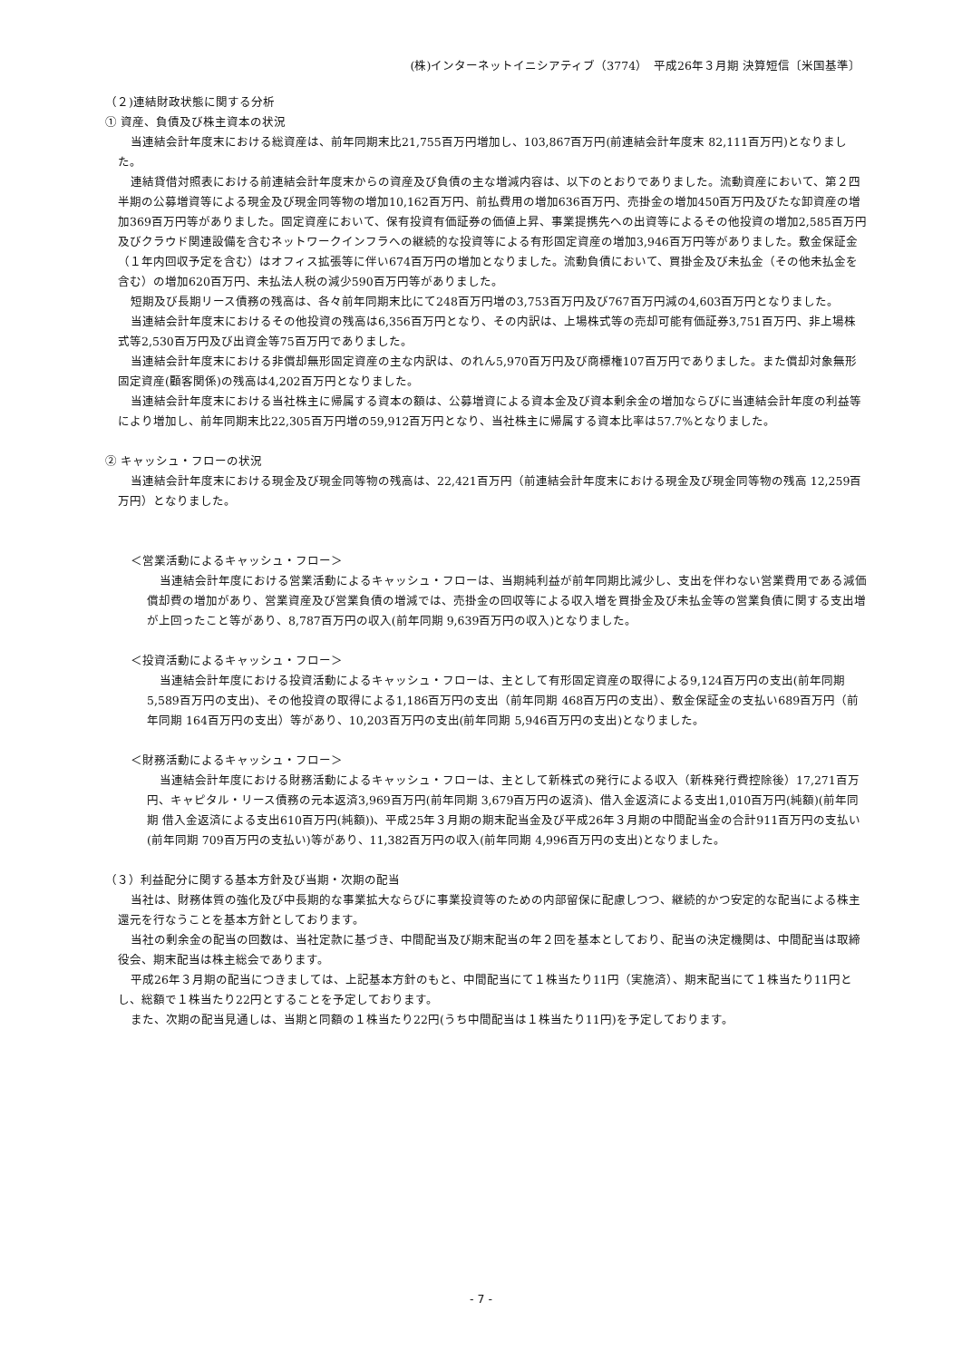(株)インターネットイニシアティブ（3774）　平成26年３月期 決算短信〔米国基準〕
（２)連結財政状態に関する分析
① 資産、負債及び株主資本の状況
当連結会計年度末における総資産は、前年同期末比21,755百万円増加し、103,867百万円(前連結会計年度末 82,111百万円)となりました。
連結貸借対照表における前連結会計年度末からの資産及び負債の主な増減内容は、以下のとおりでありました。流動資産において、第２四半期の公募増資等による現金及び現金同等物の増加10,162百万円、前払費用の増加636百万円、売掛金の増加450百万円及びたな卸資産の増加369百万円等がありました。固定資産において、保有投資有価証券の価値上昇、事業提携先への出資等によるその他投資の増加2,585百万円及びクラウド関連設備を含むネットワークインフラへの継続的な投資等による有形固定資産の増加3,946百万円等がありました。敷金保証金（１年内回収予定を含む）はオフィス拡張等に伴い674百万円の増加となりました。流動負債において、買掛金及び未払金（その他未払金を含む）の増加620百万円、未払法人税の減少590百万円等がありました。
短期及び長期リース債務の残高は、各々前年同期末比にて248百万円増の3,753百万円及び767百万円減の4,603百万円となりました。
当連結会計年度末におけるその他投資の残高は6,356百万円となり、その内訳は、上場株式等の売却可能有価証券3,751百万円、非上場株式等2,530百万円及び出資金等75百万円でありました。
当連結会計年度末における非償却無形固定資産の主な内訳は、のれん5,970百万円及び商標権107百万円でありました。また償却対象無形固定資産(顧客関係)の残高は4,202百万円となりました。
当連結会計年度末における当社株主に帰属する資本の額は、公募増資による資本金及び資本剰余金の増加ならびに当連結会計年度の利益等により増加し、前年同期末比22,305百万円増の59,912百万円となり、当社株主に帰属する資本比率は57.7%となりました。
② キャッシュ・フローの状況
当連結会計年度末における現金及び現金同等物の残高は、22,421百万円（前連結会計年度末における現金及び現金同等物の残高 12,259百万円）となりました。
＜営業活動によるキャッシュ・フロー＞
当連結会計年度における営業活動によるキャッシュ・フローは、当期純利益が前年同期比減少し、支出を伴わない営業費用である減価償却費の増加があり、営業資産及び営業負債の増減では、売掛金の回収等による収入増を買掛金及び未払金等の営業負債に関する支出増が上回ったこと等があり、8,787百万円の収入(前年同期 9,639百万円の収入)となりました。
＜投資活動によるキャッシュ・フロー＞
当連結会計年度における投資活動によるキャッシュ・フローは、主として有形固定資産の取得による9,124百万円の支出(前年同期 5,589百万円の支出)、その他投資の取得による1,186百万円の支出（前年同期 468百万円の支出）、敷金保証金の支払い689百万円（前年同期 164百万円の支出）等があり、10,203百万円の支出(前年同期 5,946百万円の支出)となりました。
＜財務活動によるキャッシュ・フロー＞
当連結会計年度における財務活動によるキャッシュ・フローは、主として新株式の発行による収入（新株発行費控除後）17,271百万円、キャピタル・リース債務の元本返済3,969百万円(前年同期 3,679百万円の返済)、借入金返済による支出1,010百万円(純額)(前年同期 借入金返済による支出610百万円(純額))、平成25年３月期の期末配当金及び平成26年３月期の中間配当金の合計911百万円の支払い(前年同期 709百万円の支払い)等があり、11,382百万円の収入(前年同期 4,996百万円の支出)となりました。
（３）利益配分に関する基本方針及び当期・次期の配当
当社は、財務体質の強化及び中長期的な事業拡大ならびに事業投資等のための内部留保に配慮しつつ、継続的かつ安定的な配当による株主還元を行なうことを基本方針としております。
当社の剰余金の配当の回数は、当社定款に基づき、中間配当及び期末配当の年２回を基本としており、配当の決定機関は、中間配当は取締役会、期末配当は株主総会であります。
平成26年３月期の配当につきましては、上記基本方針のもと、中間配当にて１株当たり11円（実施済）、期末配当にて１株当たり11円とし、総額で１株当たり22円とすることを予定しております。
また、次期の配当見通しは、当期と同額の１株当たり22円(うち中間配当は１株当たり11円)を予定しております。
- 7 -